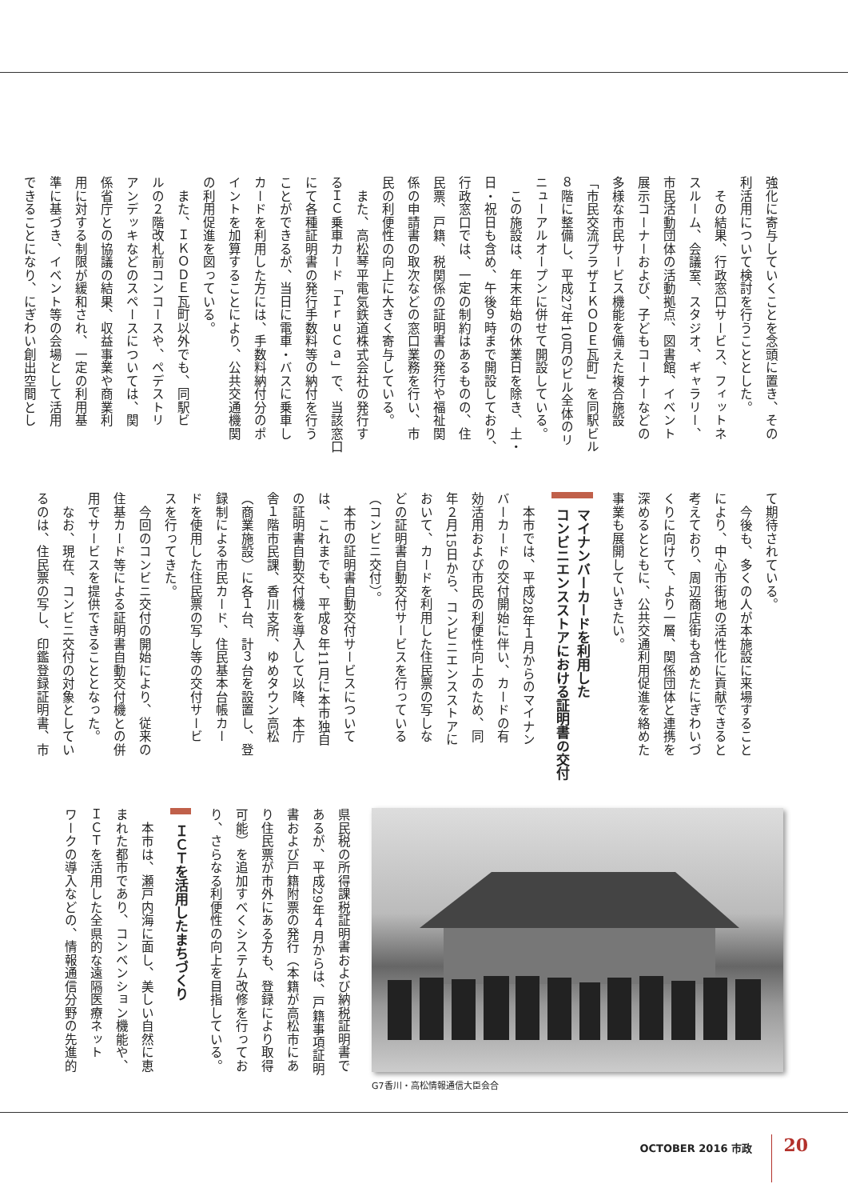強化に寄与していくことを念頭に置き、その
利活用について検討を行うこととした。
　その結果、行政窓口サービス、フィットネ
スルーム、会議室、スタジオ、ギャラリー、
市民活動団体の活動拠点、図書館、イベント
展示コーナーおよび、子どもコーナーなどの
多様な市民サービス機能を備えた複合施設
「市民交流プラザＩＫＯＤＥ瓦町」を同駅ビル
８階に整備し、平成27年10月のビル全体のリ
ニューアルオープンに併せて開設している。
　この施設は、年末年始の休業日を除き、土・
日・祝日も含め、午後９時まで開設しており、
行政窓口では、一定の制約はあるものの、住
民票、戸籍、税関係の証明書の発行や福祉関
係の申請書の取次などの窓口業務を行い、市
民の利便性の向上に大きく寄与している。
　また、高松琴平電気鉄道株式会社の発行す
るＩＣ乗車カード「ＩｒｕＣａ」で、当該窓口
にて各種証明書の発行手数料等の納付を行う
ことができるが、当日に電車・バスに乗車し
カードを利用した方には、手数料納付分のポ
イントを加算することにより、公共交通機関
の利用促進を図っている。
　また、ＩＫＯＤＥ瓦町以外でも、同駅ビ
ルの２階改札前コンコースや、ペデストリ
アンデッキなどのスペースについては、関
係省庁との協議の結果、収益事業や商業利
用に対する制限が緩和され、一定の利用基
準に基づき、イベント等の会場として活用
できることになり、にぎわい創出空間とし
て期待されている。
　今後も、多くの人が本施設に来場すること
により、中心市街地の活性化に貢献できると
考えており、周辺商店街も含めたにぎわいづ
くりに向けて、より一層、関係団体と連携を
深めるとともに、公共交通利用促進を絡めた
事業も展開していきたい。
マイナンバーカードを利用した
コンビニエンスストアにおける証明書の交付
　本市では、平成28年１月からのマイナン
バーカードの交付開始に伴い、カードの有
効活用および市民の利便性向上のため、同
年２月15日から、コンビニエンスストアに
おいて、カードを利用した住民票の写しな
どの証明書自動交付サービスを行っている
（コンビニ交付）。
　本市の証明書自動交付サービスについて
は、これまでも、平成８年11月に本市独自
の証明書自動交付機を導入して以降、本庁
舎１階市民課、香川支所、ゆめタウン高松
（商業施設）に各１台、計３台を設置し、登
録制による市民カード、住民基本台帳カー
ドを使用した住民票の写し等の交付サービ
スを行ってきた。
　今回のコンビニ交付の開始により、従来の
住基カード等による証明書自動交付機との併
用でサービスを提供できることとなった。
　なお、現在、コンビニ交付の対象としてい
るのは、住民票の写し、印鑑登録証明書、市
G7香川・高松情報通信大臣会合
県民税の所得課税証明書および納税証明書で
あるが、平成29年４月からは、戸籍事項証明
書および戸籍附票の発行（本籍が高松市にあ
り住民票が市外にある方も、登録により取得
可能）を追加すべくシステム改修を行ってお
り、さらなる利便性の向上を目指している。
ＩＣＴを活用したまちづくり
　本市は、瀬戸内海に面し、美しい自然に恵
まれた都市であり、コンベンション機能や、
ＩＣＴを活用した全県的な遠隔医療ネット
ワークの導入などの、情報通信分野の先進的
OCTOBER 2016 市政 20